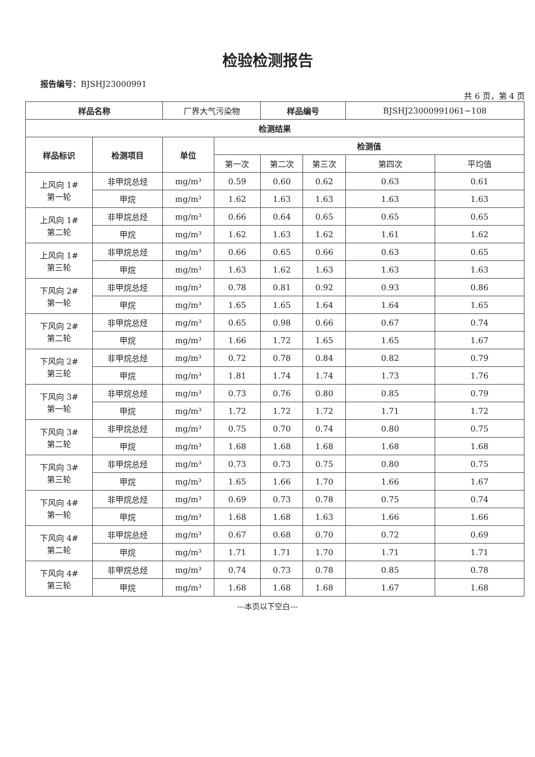检验检测报告
报告编号：BJSHJ23000991
共 6 页，第 4 页
| 样品名称 | | 厂界大气污染物 | | 样品编号 | | BJSHJ23000991061~108 | |
| 检测结果 | | | | | | | |
| 样品标识 | 检测项目 | 单位 | 检测值 | | | | |
| | | | 第一次 | 第二次 | 第三次 | 第四次 | 平均值 |
| 上风向 1# 第一轮 | 非甲烷总烃 | mg/m³ | 0.59 | 0.60 | 0.62 | 0.63 | 0.61 |
| | 甲烷 | mg/m³ | 1.62 | 1.63 | 1.63 | 1.63 | 1.63 |
| 上风向 1# 第二轮 | 非甲烷总烃 | mg/m³ | 0.66 | 0.64 | 0.65 | 0.65 | 0.65 |
| | 甲烷 | mg/m³ | 1.62 | 1.63 | 1.62 | 1.61 | 1.62 |
| 上风向 1# 第三轮 | 非甲烷总烃 | mg/m³ | 0.66 | 0.65 | 0.66 | 0.63 | 0.65 |
| | 甲烷 | mg/m³ | 1.63 | 1.62 | 1.63 | 1.63 | 1.63 |
| 下风向 2# 第一轮 | 非甲烷总烃 | mg/m³ | 0.78 | 0.81 | 0.92 | 0.93 | 0.86 |
| | 甲烷 | mg/m³ | 1.65 | 1.65 | 1.64 | 1.64 | 1.65 |
| 下风向 2# 第二轮 | 非甲烷总烃 | mg/m³ | 0.65 | 0.98 | 0.66 | 0.67 | 0.74 |
| | 甲烷 | mg/m³ | 1.66 | 1.72 | 1.65 | 1.65 | 1.67 |
| 下风向 2# 第三轮 | 非甲烷总烃 | mg/m³ | 0.72 | 0.78 | 0.84 | 0.82 | 0.79 |
| | 甲烷 | mg/m³ | 1.81 | 1.74 | 1.74 | 1.73 | 1.76 |
| 下风向 3# 第一轮 | 非甲烷总烃 | mg/m³ | 0.73 | 0.76 | 0.80 | 0.85 | 0.79 |
| | 甲烷 | mg/m³ | 1.72 | 1.72 | 1.72 | 1.71 | 1.72 |
| 下风向 3# 第二轮 | 非甲烷总烃 | mg/m³ | 0.75 | 0.70 | 0.74 | 0.80 | 0.75 |
| | 甲烷 | mg/m³ | 1.68 | 1.68 | 1.68 | 1.68 | 1.68 |
| 下风向 3# 第三轮 | 非甲烷总烃 | mg/m³ | 0.73 | 0.73 | 0.75 | 0.80 | 0.75 |
| | 甲烷 | mg/m³ | 1.65 | 1.66 | 1.70 | 1.66 | 1.67 |
| 下风向 4# 第一轮 | 非甲烷总烃 | mg/m³ | 0.69 | 0.73 | 0.78 | 0.75 | 0.74 |
| | 甲烷 | mg/m³ | 1.68 | 1.68 | 1.63 | 1.66 | 1.66 |
| 下风向 4# 第二轮 | 非甲烷总烃 | mg/m³ | 0.67 | 0.68 | 0.70 | 0.72 | 0.69 |
| | 甲烷 | mg/m³ | 1.71 | 1.71 | 1.70 | 1.71 | 1.71 |
| 下风向 4# 第三轮 | 非甲烷总烃 | mg/m³ | 0.74 | 0.73 | 0.78 | 0.85 | 0.78 |
| | 甲烷 | mg/m³ | 1.68 | 1.68 | 1.68 | 1.67 | 1.68 |
---本页以下空白---